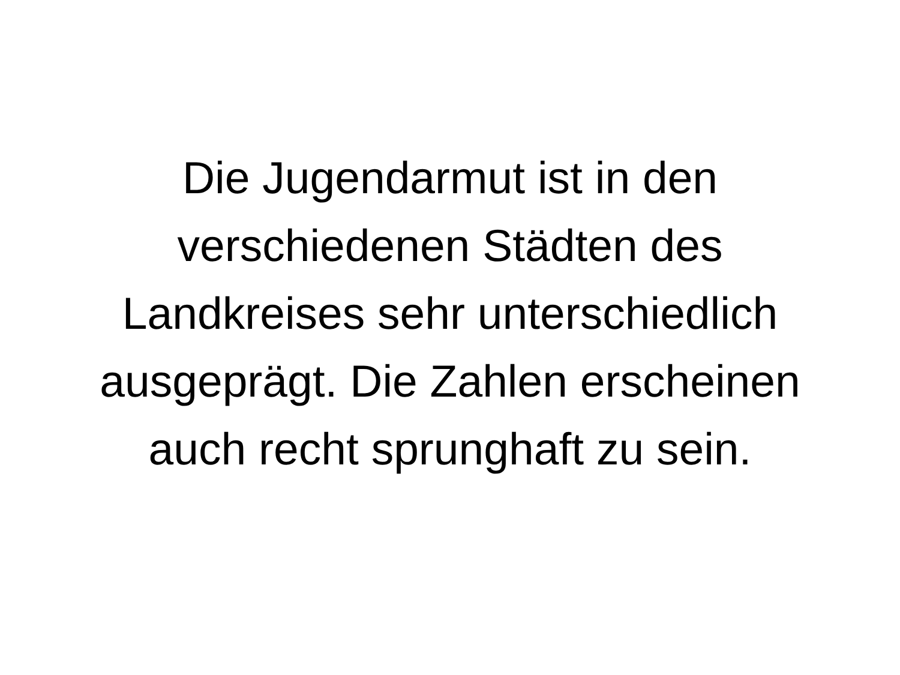Die Jugendarmut ist in den
verschiedenen Städten des
Landkreises sehr unterschiedlich
ausgeprägt. Die Zahlen erscheinen
auch recht sprunghaft zu sein.